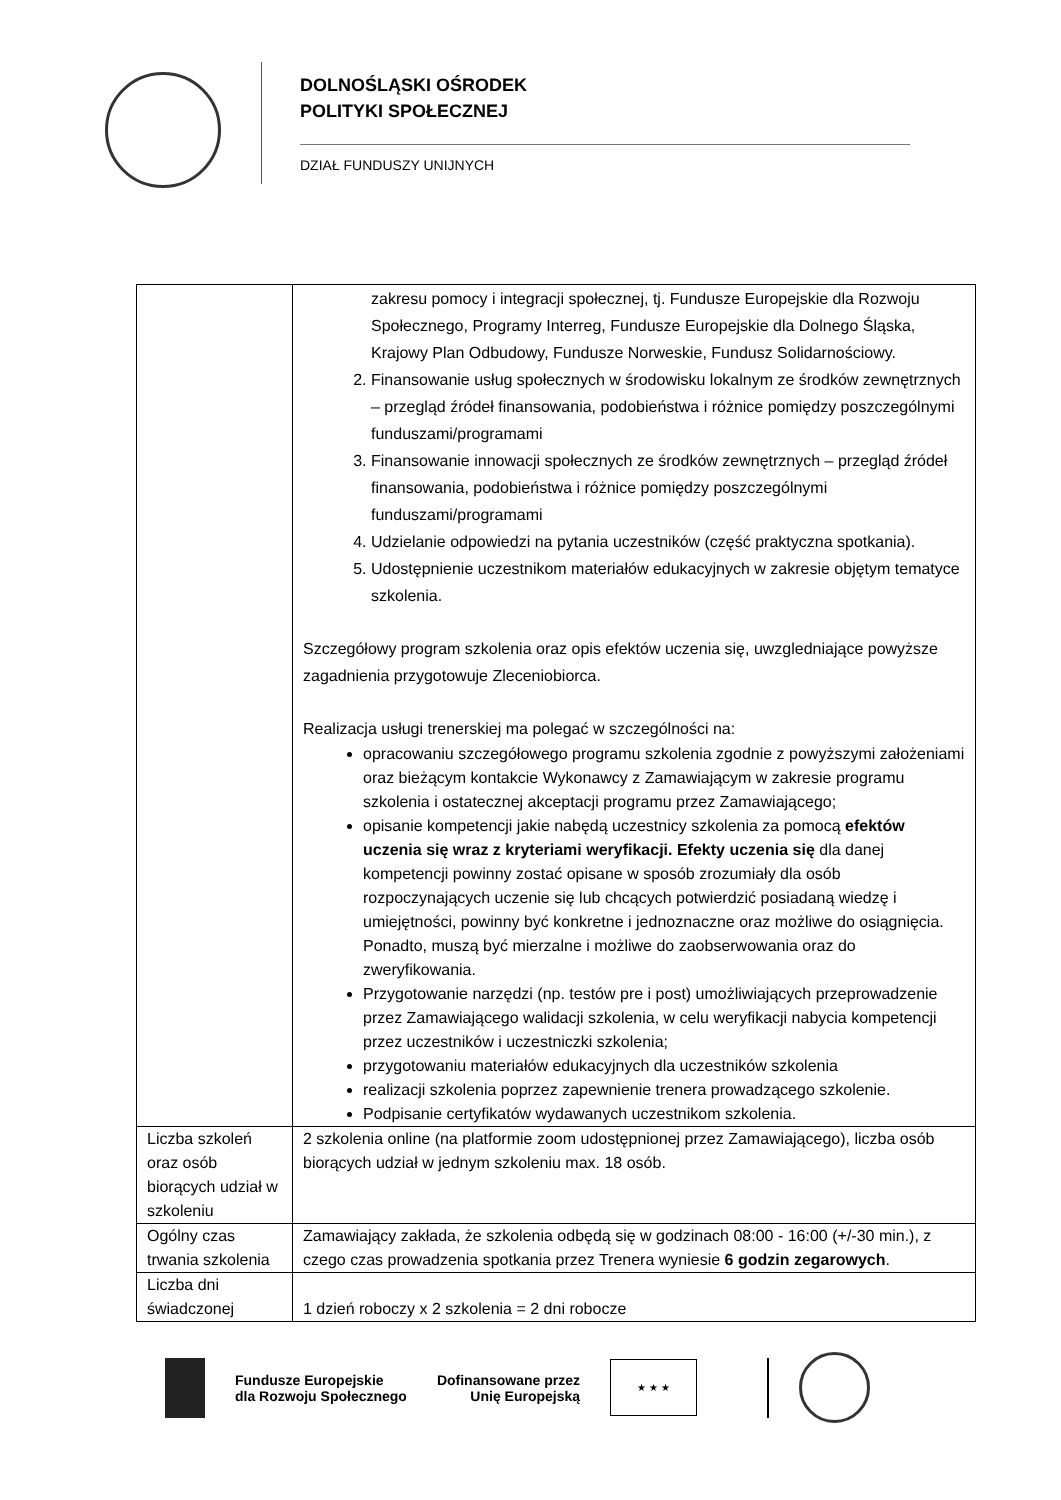DOLNOŚLĄSKI OŚRODEK
POLITYKI SPOŁECZNEJ
DZIAŁ FUNDUSZY UNIJNYCH
| | zakresu pomocy i integracji społecznej, tj. Fundusze Europejskie dla Rozwoju Społecznego, Programy Interreg, Fundusze Europejskie dla Dolnego Śląska, Krajowy Plan Odbudowy, Fundusze Norweskie, Fundusz Solidarnościowy. 2. Finansowanie usług społecznych w środowisku lokalnym ze środków zewnętrznych – przegląd źródeł finansowania, podobieństwa i różnice pomiędzy poszczególnymi funduszami/programami 3. Finansowanie innowacji społecznych ze środków zewnętrznych – przegląd źródeł finansowania, podobieństwa i różnice pomiędzy poszczególnymi funduszami/programami 4. Udzielanie odpowiedzi na pytania uczestników (część praktyczna spotkania). 5. Udostępnienie uczestnikom materiałów edukacyjnych w zakresie objętym tematyce szkolenia. Szczegółowy program szkolenia oraz opis efektów uczenia się, uwzgledniające powyższe zagadnienia przygotowuje Zleceniobiorca. Realizacja usługi trenerskiej ma polegać w szczególności na: opracowaniu szczegółowego programu szkolenia zgodnie z powyższymi założeniami oraz bieżącym kontakcie Wykonawcy z Zamawiającym w zakresie programu szkolenia i ostatecznej akceptacji programu przez Zamawiającego; opisanie kompetencji jakie nabędą uczestnicy szkolenia za pomocą efektów uczenia się wraz z kryteriami weryfikacji. Efekty uczenia się dla danej kompetencji powinny zostać opisane w sposób zrozumiały dla osób rozpoczynających uczenie się lub chcących potwierdzić posiadaną wiedzę i umiejętności, powinny być konkretne i jednoznaczne oraz możliwe do osiągnięcia. Ponadto, muszą być mierzalne i możliwe do zaobserwowania oraz do zweryfikowania. Przygotowanie narzędzi (np. testów pre i post) umożliwiających przeprowadzenie przez Zamawiającego walidacji szkolenia, w celu weryfikacji nabycia kompetencji przez uczestników i uczestniczki szkolenia; przygotowaniu materiałów edukacyjnych dla uczestników szkolenia realizacji szkolenia poprzez zapewnienie trenera prowadzącego szkolenie. Podpisanie certyfikatów wydawanych uczestnikom szkolenia. |
| Liczba szkoleń oraz osób biorących udział w szkoleniu | 2 szkolenia online (na platformie zoom udostępnionej przez Zamawiającego), liczba osób biorących udział w jednym szkoleniu max. 18 osób. |
| Ogólny czas trwania szkolenia | Zamawiający zakłada, że szkolenia odbędą się w godzinach 08:00 - 16:00 (+/-30 min.), z czego czas prowadzenia spotkania przez Trenera wyniesie 6 godzin zegarowych . |
| Liczba dni świadczonej | 1 dzień roboczy x 2 szkolenia = 2 dni robocze |
Fundusze Europejskie
dla Rozwoju Społecznego
Dofinansowane przez
Unię Europejską
★ ★ ★